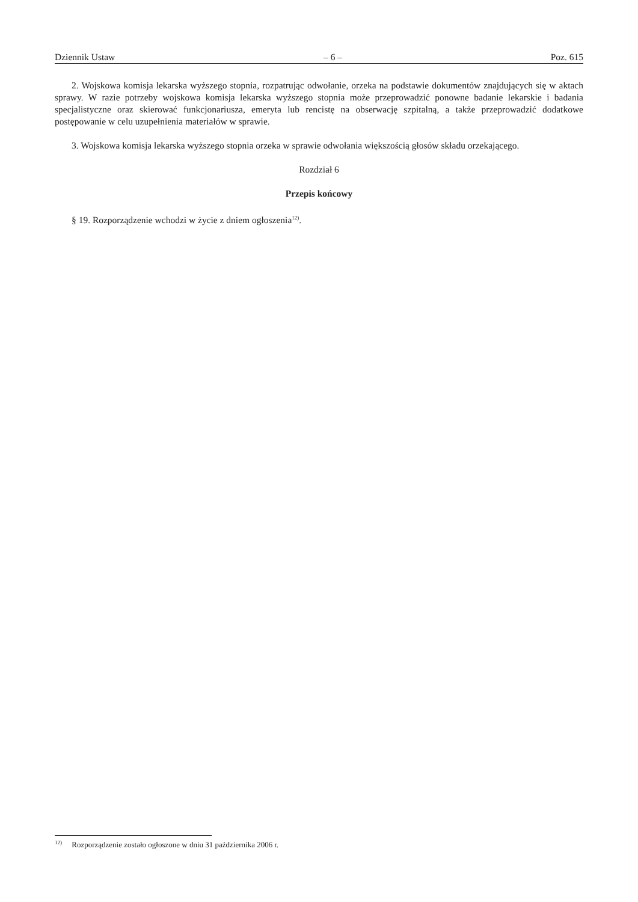Dziennik Ustaw – 6 – Poz. 615
2. Wojskowa komisja lekarska wyższego stopnia, rozpatrując odwołanie, orzeka na podstawie dokumentów znajdujących się w aktach sprawy. W razie potrzeby wojskowa komisja lekarska wyższego stopnia może przeprowadzić ponowne badanie lekarskie i badania specjalistyczne oraz skierować funkcjonariusza, emeryta lub rencistę na obserwację szpitalną, a także przeprowadzić dodatkowe postępowanie w celu uzupełnienia materiałów w sprawie.
3. Wojskowa komisja lekarska wyższego stopnia orzeka w sprawie odwołania większością głosów składu orzekającego.
Rozdział 6
Przepis końcowy
§ 19. Rozporządzenie wchodzi w życie z dniem ogłoszenia<sup>12)</sup>.
<sup>12)</sup> Rozporządzenie zostało ogłoszone w dniu 31 października 2006 r.